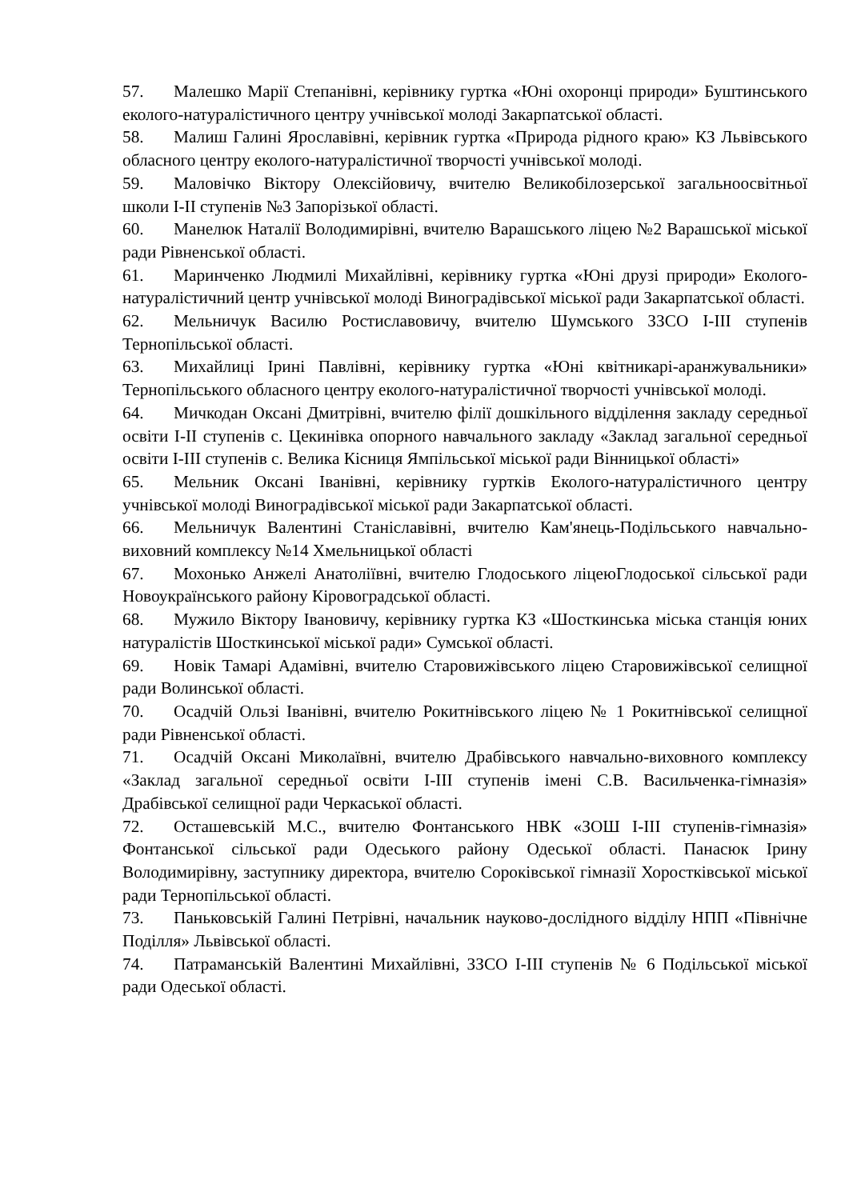57. Малешко Марії Степанівні, керівнику гуртка «Юні охоронці природи» Буштинського еколого-натуралістичного центру учнівської молоді Закарпатської області.
58. Малиш Галині Ярославівні, керівник гуртка «Природа рідного краю» КЗ Львівського обласного центру еколого-натуралістичної творчості учнівської молоді.
59. Маловічко Віктору Олексійовичу, вчителю Великобілозерської загальноосвітньої школи І-ІІ ступенів №3 Запорізької області.
60. Манелюк Наталії Володимирівні, вчителю Варашського ліцею №2 Варашської міської ради Рівненської області.
61. Маринченко Людмилі Михайлівні, керівнику гуртка «Юні друзі природи» Еколого-натуралістичний центр учнівської молоді Виноградівської міської ради Закарпатської області.
62. Мельничук Василю Ростиславовичу, вчителю Шумського ЗЗСО І-ІІІ ступенів Тернопільської області.
63. Михайлиці Ірині Павлівні, керівнику гуртка «Юні квітникарі-аранжувальники» Тернопільського обласного центру еколого-натуралістичної творчості учнівської молоді.
64. Мичкодан Оксані Дмитрівні, вчителю філії дошкільного відділення закладу середньої освіти І-ІІ ступенів с. Цекинівка опорного навчального закладу «Заклад загальної середньої освіти І-ІІІ ступенів с. Велика Кісниця Ямпільської міської ради Вінницької області»
65. Мельник Оксані Іванівні, керівнику гуртків Еколого-натуралістичного центру учнівської молоді Виноградівської міської ради Закарпатської області.
66. Мельничук Валентині Станіславівні, вчителю Кам'янець-Подільського навчально-виховний комплексу №14 Хмельницької області
67. Мохонько Анжелі Анатоліївні, вчителю Глодоського ліцеюГлодоської сільської ради Новоукраїнського району Кіровоградської області.
68. Мужило Віктору Івановичу, керівнику гуртка КЗ «Шосткинська міська станція юних натуралістів Шосткинської міської ради» Сумської області.
69. Новік Тамарі Адамівні, вчителю Старовижівського ліцею Старовижівської селищної ради Волинської області.
70. Осадчій Ользі Іванівні, вчителю Рокитнівського ліцею № 1 Рокитнівської селищної ради Рівненської області.
71. Осадчій Оксані Миколаївні, вчителю Драбівського навчально-виховного комплексу «Заклад загальної середньої освіти І-ІІІ ступенів імені С.В. Васильченка-гімназія» Драбівської селищної ради Черкаської області.
72. Осташевській М.С., вчителю Фонтанського НВК «ЗОШ І-ІІІ ступенів-гімназія» Фонтанської сільської ради Одеського району Одеської області. Панасюк Ірину Володимирівну, заступнику директора, вчителю Сороківської гімназії Хоростківської міської ради Тернопільської області.
73. Паньковській Галині Петрівні, начальник науково-дослідного відділу НПП «Північне Поділля» Львівської області.
74. Патраманській Валентині Михайлівні, ЗЗСО І-ІІІ ступенів № 6 Подільської міської ради Одеської області.